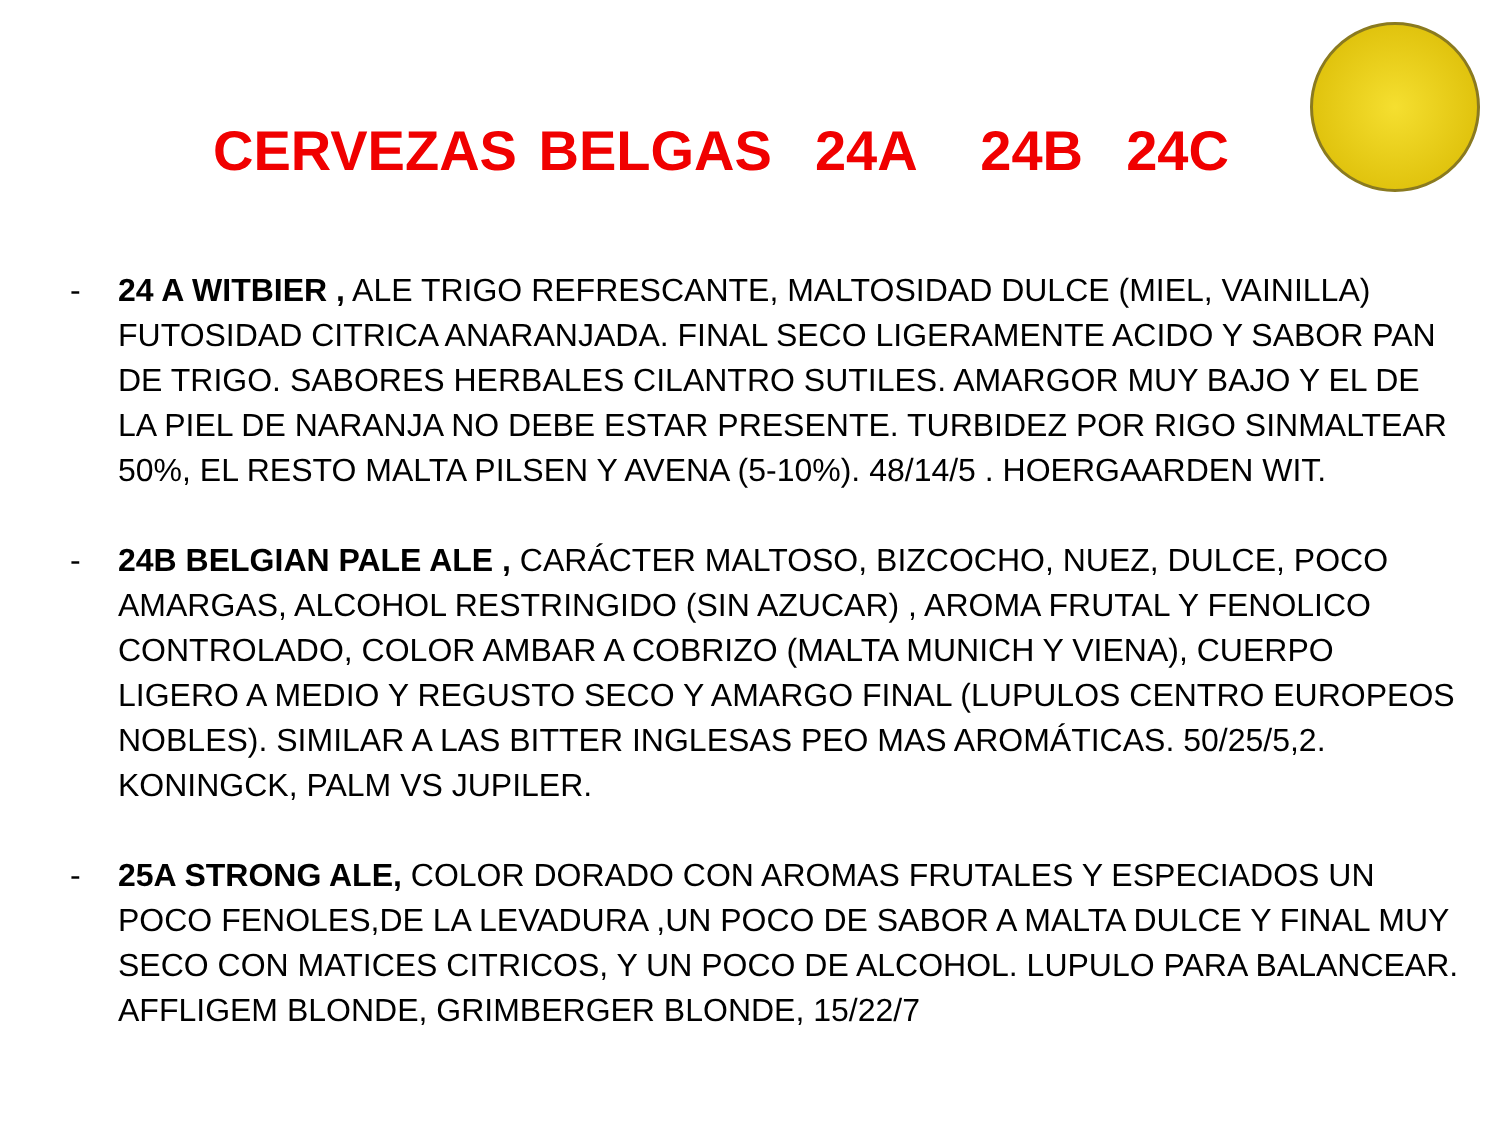CERVEZAS BELGAS 24A 24B 24C
- 24 A WITBIER , ALE TRIGO REFRESCANTE, MALTOSIDAD DULCE (MIEL, VAINILLA) FUTOSIDAD CITRICA ANARANJADA. FINAL SECO LIGERAMENTE ACIDO Y SABOR PAN DE TRIGO. SABORES HERBALES CILANTRO SUTILES. AMARGOR MUY BAJO Y EL DE LA PIEL DE NARANJA NO DEBE ESTAR PRESENTE. TURBIDEZ POR RIGO SINMALTEAR 50%, EL RESTO MALTA PILSEN Y AVENA (5-10%). 48/14/5 . HOERGAARDEN WIT.
- 24B BELGIAN PALE ALE , CARÁCTER MALTOSO, BIZCOCHO, NUEZ, DULCE, POCO AMARGAS, ALCOHOL RESTRINGIDO (SIN AZUCAR) , AROMA FRUTAL Y FENOLICO CONTROLADO, COLOR AMBAR A COBRIZO (MALTA MUNICH Y VIENA), CUERPO LIGERO A MEDIO Y REGUSTO SECO Y AMARGO FINAL (LUPULOS CENTRO EUROPEOS NOBLES). SIMILAR A LAS BITTER INGLESAS PEO MAS AROMÁTICAS. 50/25/5,2. KONINGCK, PALM VS JUPILER.
- 25A STRONG ALE, COLOR DORADO CON AROMAS FRUTALES Y ESPECIADOS UN POCO FENOLES,DE LA LEVADURA ,UN POCO DE SABOR A MALTA DULCE Y FINAL MUY SECO CON MATICES CITRICOS, Y UN POCO DE ALCOHOL. LUPULO PARA BALANCEAR. AFFLIGEM BLONDE, GRIMBERGER BLONDE, 15/22/7